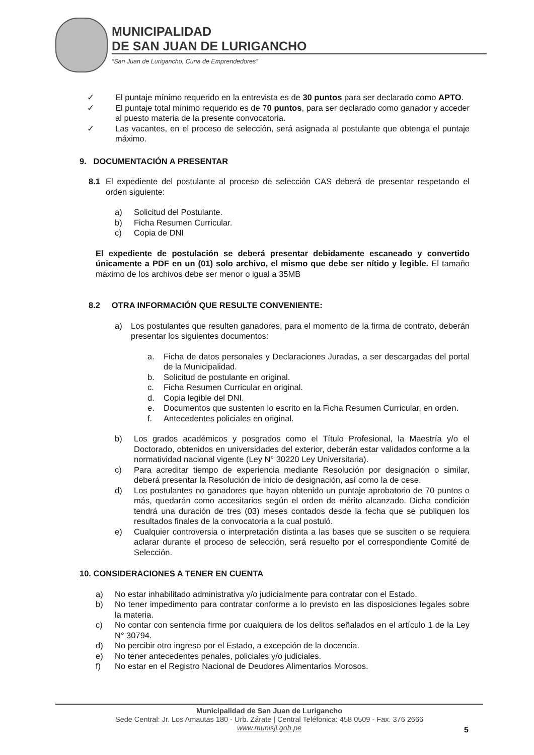MUNICIPALIDAD
DE SAN JUAN DE LURIGANCHO
“San Juan de Lurigancho, Cuna de Emprendedores”
✓ El puntaje mínimo requerido en la entrevista es de 30 puntos para ser declarado como APTO.
✓ El puntaje total mínimo requerido es de 70 puntos, para ser declarado como ganador y acceder al puesto materia de la presente convocatoria.
✓ Las vacantes, en el proceso de selección, será asignada al postulante que obtenga el puntaje máximo.
9. DOCUMENTACIÓN A PRESENTAR
8.1 El expediente del postulante al proceso de selección CAS deberá de presentar respetando el orden siguiente:
a) Solicitud del Postulante.
b) Ficha Resumen Curricular.
c) Copia de DNI
El expediente de postulación se deberá presentar debidamente escaneado y convertido únicamente a PDF en un (01) solo archivo, el mismo que debe ser nítido y legible. El tamaño máximo de los archivos debe ser menor o igual a 35MB
8.2 OTRA INFORMACIÓN QUE RESULTE CONVENIENTE:
a) Los postulantes que resulten ganadores, para el momento de la firma de contrato, deberán presentar los siguientes documentos:
a. Ficha de datos personales y Declaraciones Juradas, a ser descargadas del portal de la Municipalidad.
b. Solicitud de postulante en original.
c. Ficha Resumen Curricular en original.
d. Copia legible del DNI.
e. Documentos que sustenten lo escrito en la Ficha Resumen Curricular, en orden.
f. Antecedentes policiales en original.
b) Los grados académicos y posgrados como el Título Profesional, la Maestría y/o el Doctorado, obtenidos en universidades del exterior, deberán estar validados conforme a la normatividad nacional vigente (Ley N° 30220 Ley Universitaria).
c) Para acreditar tiempo de experiencia mediante Resolución por designación o similar, deberá presentar la Resolución de inicio de designación, así como la de cese.
d) Los postulantes no ganadores que hayan obtenido un puntaje aprobatorio de 70 puntos o más, quedarán como accesitarios según el orden de mérito alcanzado. Dicha condición tendrá una duración de tres (03) meses contados desde la fecha que se publiquen los resultados finales de la convocatoria a la cual postuló.
e) Cualquier controversia o interpretación distinta a las bases que se susciten o se requiera aclarar durante el proceso de selección, será resuelto por el correspondiente Comité de Selección.
10. CONSIDERACIONES A TENER EN CUENTA
a) No estar inhabilitado administrativa y/o judicialmente para contratar con el Estado.
b) No tener impedimento para contratar conforme a lo previsto en las disposiciones legales sobre la materia.
c) No contar con sentencia firme por cualquiera de los delitos señalados en el artículo 1 de la Ley N° 30794.
d) No percibir otro ingreso por el Estado, a excepción de la docencia.
e) No tener antecedentes penales, policiales y/o judiciales.
f) No estar en el Registro Nacional de Deudores Alimentarios Morosos.
Municipalidad de San Juan de Lurigancho
Sede Central: Jr. Los Amautas 180 - Urb. Zárate | Central Teléfonica: 458 0509 - Fax. 376 2666
www.munisjl.gob.pe
5